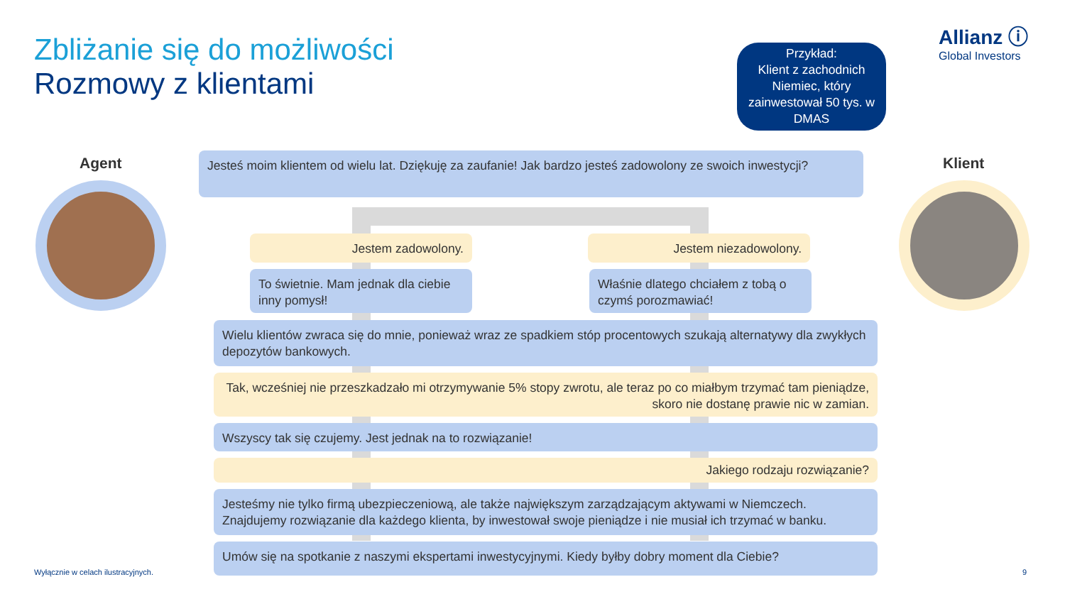Zbliżanie się do możliwości
Rozmowy z klientami
Przykład:
Klient z zachodnich Niemiec, który zainwestował 50 tys. w DMAS
Allianz ⓘ
Global Investors
Agent Klient
Jesteś moim klientem od wielu lat. Dziękuję za zaufanie! Jak bardzo jesteś zadowolony ze swoich inwestycji?
Jestem zadowolony. Jestem niezadowolony.
To świetnie. Mam jednak dla ciebie inny pomysł!
Właśnie dlatego chciałem z tobą o czymś porozmawiać!
Wielu klientów zwraca się do mnie, ponieważ wraz ze spadkiem stóp procentowych szukają alternatywy dla zwykłych depozytów bankowych.
Tak, wcześniej nie przeszkadzało mi otrzymywanie 5% stopy zwrotu, ale teraz po co miałbym trzymać tam pieniądze, skoro nie dostanę prawie nic w zamian.
Wszyscy tak się czujemy. Jest jednak na to rozwiązanie!
Jakiego rodzaju rozwiązanie?
Jesteśmy nie tylko firmą ubezpieczeniową, ale także największym zarządzającym aktywami w Niemczech. Znajdujemy rozwiązanie dla każdego klienta, by inwestował swoje pieniądze i nie musiał ich trzymać w banku.
Umów się na spotkanie z naszymi ekspertami inwestycyjnymi. Kiedy byłby dobry moment dla Ciebie?
Wyłącznie w celach ilustracyjnych.
9